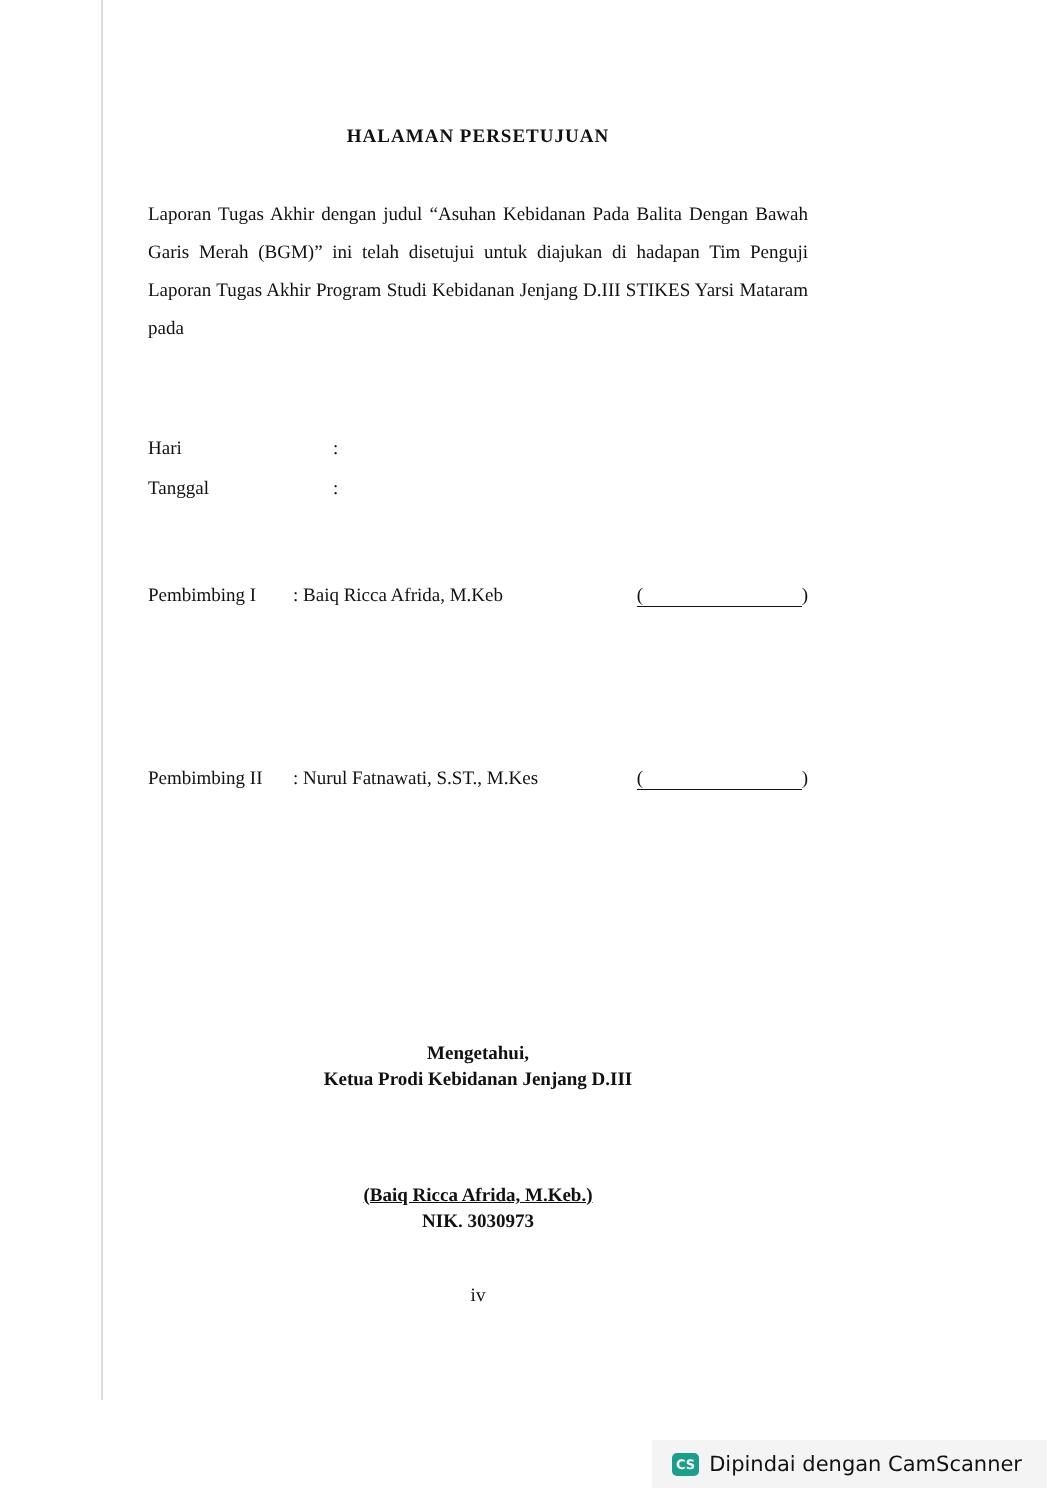HALAMAN PERSETUJUAN
Laporan Tugas Akhir dengan judul “Asuhan Kebidanan Pada Balita Dengan Bawah Garis Merah (BGM)” ini telah disetujui untuk diajukan di hadapan Tim Penguji Laporan Tugas Akhir Program Studi Kebidanan Jenjang D.III STIKES Yarsi Mataram pada
Hari:
Tanggal:
Pembimbing I: Baiq Ricca Afrida, M.Keb ()
Pembimbing II: Nurul Fatnawati, S.ST., M.Kes ()
Mengetahui,
Ketua Prodi Kebidanan Jenjang D.III
(Baiq Ricca Afrida, M.Keb.)
NIK. 3030973
iv
CS Dipindai dengan CamScanner